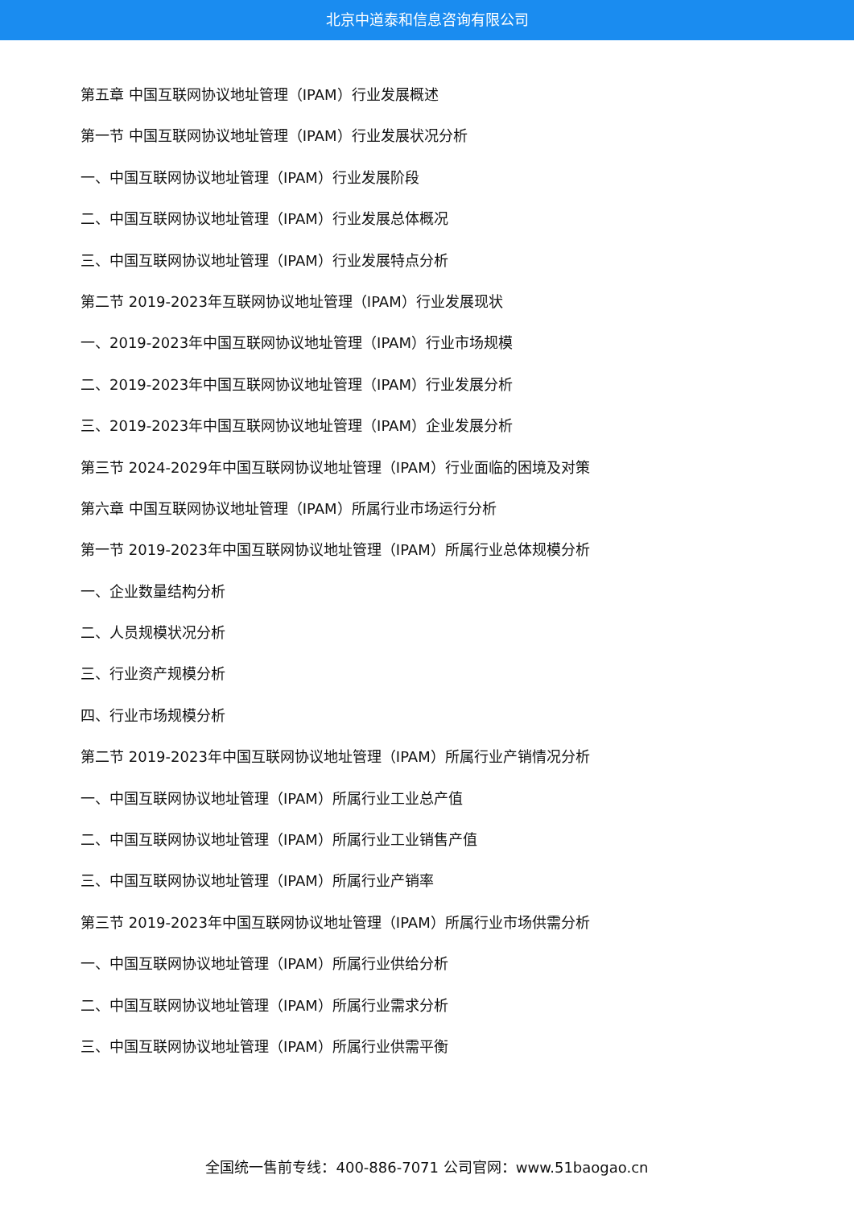北京中道泰和信息咨询有限公司
第五章 中国互联网协议地址管理（IPAM）行业发展概述
第一节 中国互联网协议地址管理（IPAM）行业发展状况分析
一、中国互联网协议地址管理（IPAM）行业发展阶段
二、中国互联网协议地址管理（IPAM）行业发展总体概况
三、中国互联网协议地址管理（IPAM）行业发展特点分析
第二节 2019-2023年互联网协议地址管理（IPAM）行业发展现状
一、2019-2023年中国互联网协议地址管理（IPAM）行业市场规模
二、2019-2023年中国互联网协议地址管理（IPAM）行业发展分析
三、2019-2023年中国互联网协议地址管理（IPAM）企业发展分析
第三节 2024-2029年中国互联网协议地址管理（IPAM）行业面临的困境及对策
第六章 中国互联网协议地址管理（IPAM）所属行业市场运行分析
第一节 2019-2023年中国互联网协议地址管理（IPAM）所属行业总体规模分析
一、企业数量结构分析
二、人员规模状况分析
三、行业资产规模分析
四、行业市场规模分析
第二节 2019-2023年中国互联网协议地址管理（IPAM）所属行业产销情况分析
一、中国互联网协议地址管理（IPAM）所属行业工业总产值
二、中国互联网协议地址管理（IPAM）所属行业工业销售产值
三、中国互联网协议地址管理（IPAM）所属行业产销率
第三节 2019-2023年中国互联网协议地址管理（IPAM）所属行业市场供需分析
一、中国互联网协议地址管理（IPAM）所属行业供给分析
二、中国互联网协议地址管理（IPAM）所属行业需求分析
三、中国互联网协议地址管理（IPAM）所属行业供需平衡
全国统一售前专线：400-886-7071 公司官网：www.51baogao.cn